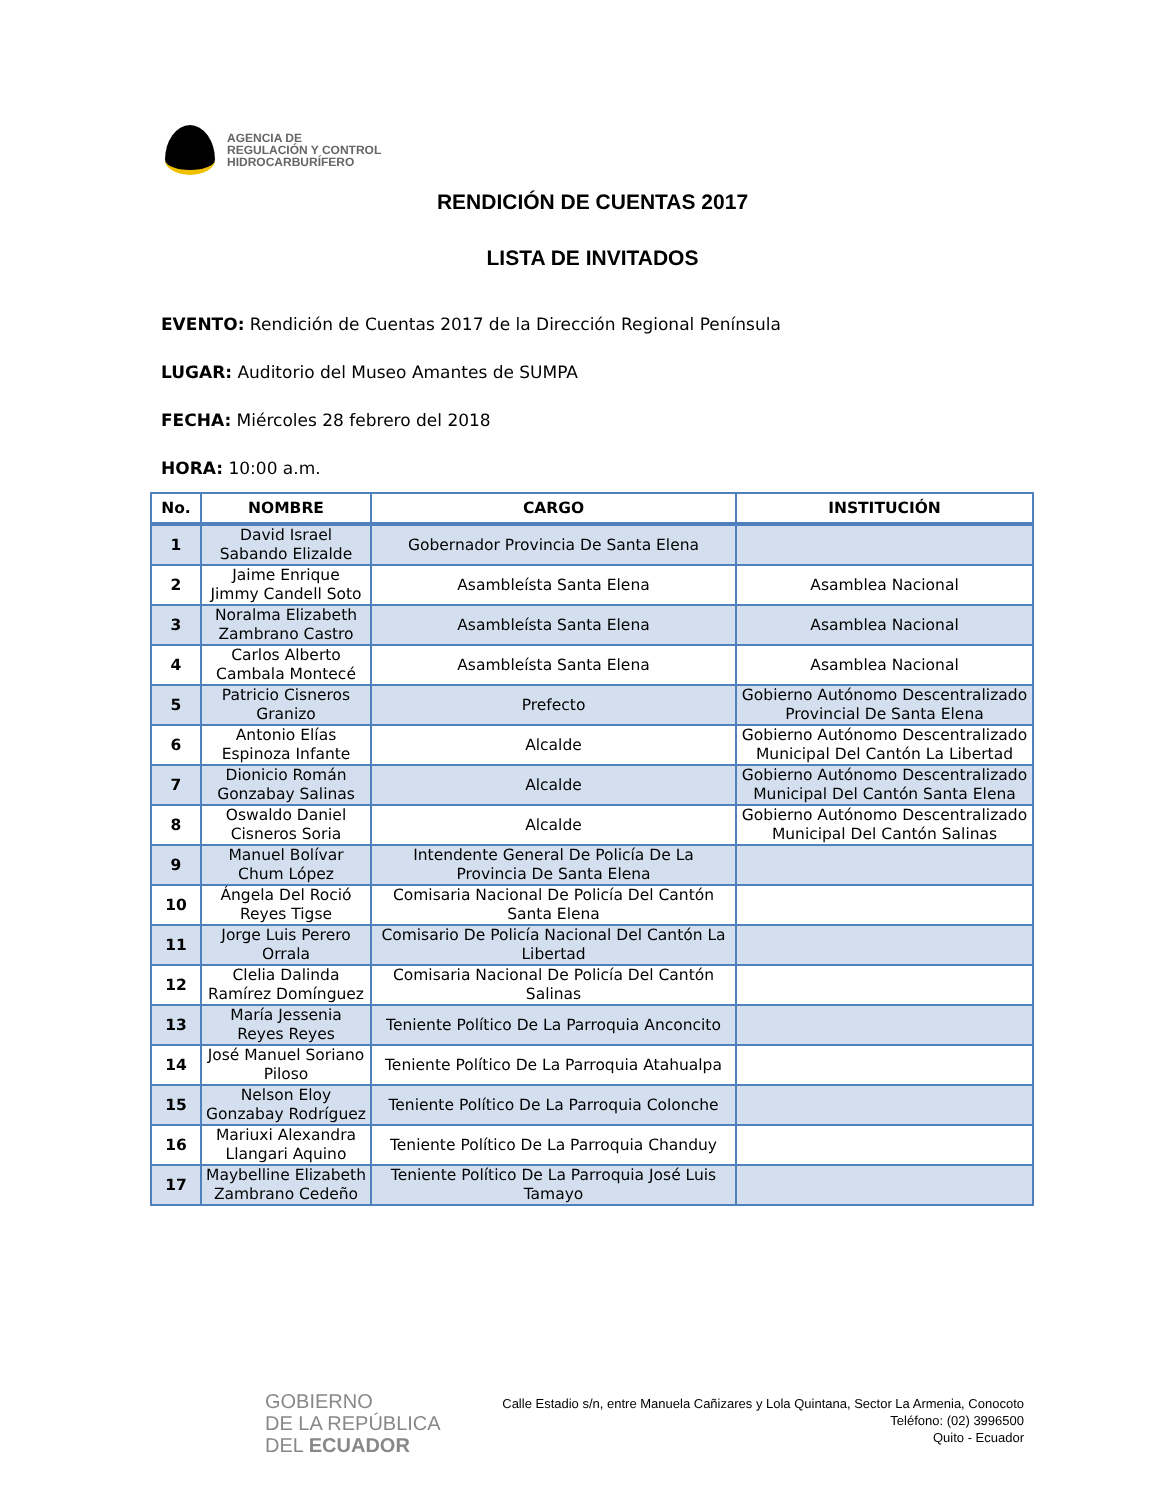AGENCIA DE
REGULACIÓN Y CONTROL
HIDROCARBURÍFERO
RENDICIÓN DE CUENTAS 2017
LISTA DE INVITADOS
EVENTO: Rendición de Cuentas 2017 de la Dirección Regional Península
LUGAR: Auditorio del Museo Amantes de SUMPA
FECHA: Miércoles 28 febrero del 2018
HORA: 10:00 a.m.
| No. | NOMBRE | CARGO | INSTITUCIÓN |
| --- | --- | --- | --- |
| 1 | David Israel Sabando Elizalde | Gobernador Provincia De Santa Elena | |
| 2 | Jaime Enrique Jimmy Candell Soto | Asambleísta Santa Elena | Asamblea Nacional |
| 3 | Noralma Elizabeth Zambrano Castro | Asambleísta Santa Elena | Asamblea Nacional |
| 4 | Carlos Alberto Cambala Montecé | Asambleísta Santa Elena | Asamblea Nacional |
| 5 | Patricio Cisneros Granizo | Prefecto | Gobierno Autónomo Descentralizado Provincial De Santa Elena |
| 6 | Antonio Elías Espinoza Infante | Alcalde | Gobierno Autónomo Descentralizado Municipal Del Cantón La Libertad |
| 7 | Dionicio Román Gonzabay Salinas | Alcalde | Gobierno Autónomo Descentralizado Municipal Del Cantón Santa Elena |
| 8 | Oswaldo Daniel Cisneros Soria | Alcalde | Gobierno Autónomo Descentralizado Municipal Del Cantón Salinas |
| 9 | Manuel Bolívar Chum López | Intendente General De Policía De La Provincia De Santa Elena | |
| 10 | Ángela Del Roció Reyes Tigse | Comisaria Nacional De Policía Del Cantón Santa Elena | |
| 11 | Jorge Luis Perero Orrala | Comisario De Policía Nacional Del Cantón La Libertad | |
| 12 | Clelia Dalinda Ramírez Domínguez | Comisaria Nacional De Policía Del Cantón Salinas | |
| 13 | María Jessenia Reyes Reyes | Teniente Político De La Parroquia Anconcito | |
| 14 | José Manuel Soriano Piloso | Teniente Político De La Parroquia Atahualpa | |
| 15 | Nelson Eloy Gonzabay Rodríguez | Teniente Político De La Parroquia Colonche | |
| 16 | Mariuxi Alexandra Llangari Aquino | Teniente Político De La Parroquia Chanduy | |
| 17 | Maybelline Elizabeth Zambrano Cedeño | Teniente Político De La Parroquia José Luis Tamayo | |
GOBIERNO
DE LA REPÚBLICA
DEL ECUADOR
Calle Estadio s/n, entre Manuela Cañizares y Lola Quintana, Sector La Armenia, Conocoto
Teléfono: (02) 3996500
Quito - Ecuador